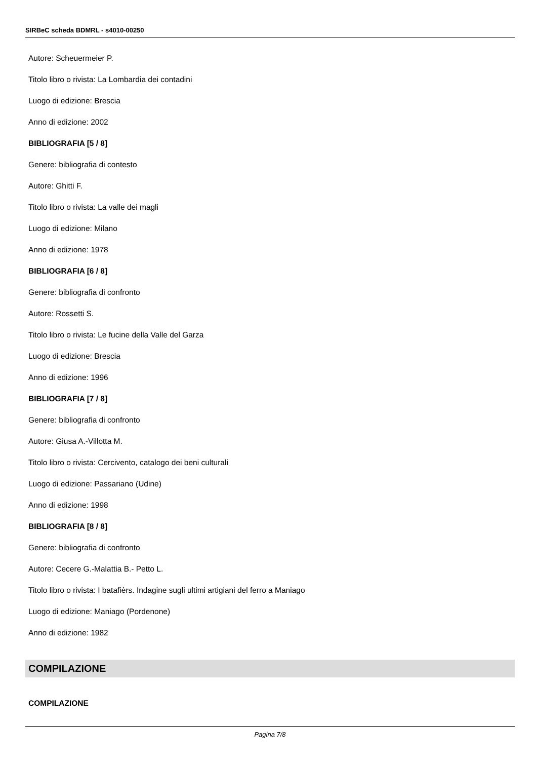SIRBeC scheda BDMRL - s4010-00250
Autore: Scheuermeier P.
Titolo libro o rivista: La Lombardia dei contadini
Luogo di edizione: Brescia
Anno di edizione: 2002
BIBLIOGRAFIA [5 / 8]
Genere: bibliografia di contesto
Autore: Ghitti F.
Titolo libro o rivista: La valle dei magli
Luogo di edizione: Milano
Anno di edizione: 1978
BIBLIOGRAFIA [6 / 8]
Genere: bibliografia di confronto
Autore: Rossetti S.
Titolo libro o rivista: Le fucine della Valle del Garza
Luogo di edizione: Brescia
Anno di edizione: 1996
BIBLIOGRAFIA [7 / 8]
Genere: bibliografia di confronto
Autore: Giusa A.-Villotta M.
Titolo libro o rivista: Cercivento, catalogo dei beni culturali
Luogo di edizione: Passariano (Udine)
Anno di edizione: 1998
BIBLIOGRAFIA [8 / 8]
Genere: bibliografia di confronto
Autore: Cecere G.-Malattia B.- Petto L.
Titolo libro o rivista: I batafièrs. Indagine sugli ultimi artigiani del ferro a Maniago
Luogo di edizione: Maniago (Pordenone)
Anno di edizione: 1982
COMPILAZIONE
COMPILAZIONE
Pagina 7/8